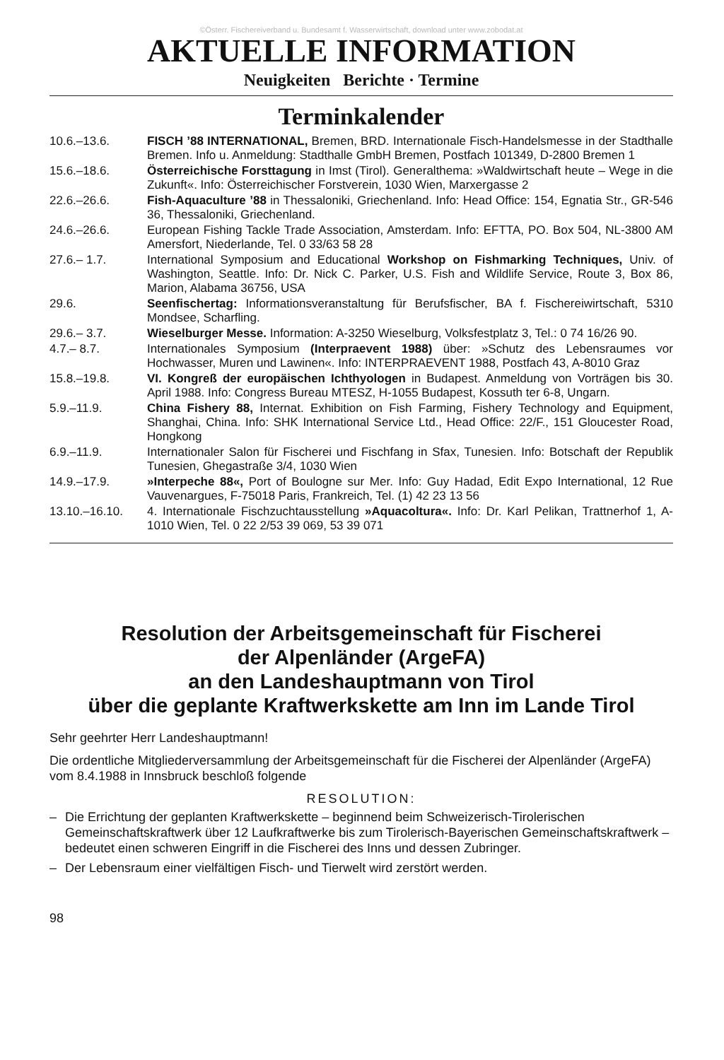©Österr. Fischereiverband u. Bundesamt f. Wasserwirtschaft, download unter www.zobodat.at
AKTUELLE INFORMATION
Neuigkeiten Berichte · Termine
Terminkalender
10.6.–13.6. FISCH ’88 INTERNATIONAL, Bremen, BRD. Internationale Fisch-Handelsmesse in der Stadthalle Bremen. Info u. Anmeldung: Stadthalle GmbH Bremen, Postfach 101349, D-2800 Bremen 1
15.6.–18.6. Österreichische Forsttagung in Imst (Tirol). Generalthema: »Waldwirtschaft heute – Wege in die Zukunft«. Info: Österreichischer Forstverein, 1030 Wien, Marxergasse 2
22.6.–26.6. Fish-Aquaculture ’88 in Thessaloniki, Griechenland. Info: Head Office: 154, Egnatia Str., GR-546 36, Thessaloniki, Griechenland.
24.6.–26.6. European Fishing Tackle Trade Association, Amsterdam. Info: EFTTA, PO. Box 504, NL-3800 AM Amersfort, Niederlande, Tel. 0 33/63 58 28
27.6.– 1.7. International Symposium and Educational Workshop on Fishmarking Techniques, Univ. of Washington, Seattle. Info: Dr. Nick C. Parker, U.S. Fish and Wildlife Service, Route 3, Box 86, Marion, Alabama 36756, USA
29.6. Seenfischertag: Informationsveranstaltung für Berufsfischer, BA f. Fischereiwirtschaft, 5310 Mondsee, Scharfling.
29.6.– 3.7. Wieselburger Messe. Information: A-3250 Wieselburg, Volksfestplatz 3, Tel.: 0 74 16/26 90.
4.7.– 8.7. Internationales Symposium (Interpraevent 1988) über: »Schutz des Lebensraumes vor Hochwasser, Muren und Lawinen«. Info: INTERPRAEVENT 1988, Postfach 43, A-8010 Graz
15.8.–19.8. VI. Kongreß der europäischen Ichthyologen in Budapest. Anmeldung von Vorträgen bis 30. April 1988. Info: Congress Bureau MTESZ, H-1055 Budapest, Kossuth ter 6-8, Ungarn.
5.9.–11.9. China Fishery 88, Internat. Exhibition on Fish Farming, Fishery Technology and Equipment, Shanghai, China. Info: SHK International Service Ltd., Head Office: 22/F., 151 Gloucester Road, Hongkong
6.9.–11.9. Internationaler Salon für Fischerei und Fischfang in Sfax, Tunesien. Info: Botschaft der Republik Tunesien, Ghegastraße 3/4, 1030 Wien
14.9.–17.9. »Interpeche 88«, Port of Boulogne sur Mer. Info: Guy Hadad, Edit Expo International, 12 Rue Vauvenargues, F-75018 Paris, Frankreich, Tel. (1) 42 23 13 56
13.10.–16.10. 4. Internationale Fischzuchtausstellung »Aquacoltura«. Info: Dr. Karl Pelikan, Trattnerhof 1, A-1010 Wien, Tel. 0 22 2/53 39 069, 53 39 071
Resolution der Arbeitsgemeinschaft für Fischerei
der Alpenländer (ArgeFA)
an den Landeshauptmann von Tirol
über die geplante Kraftwerkskette am Inn im Lande Tirol
Sehr geehrter Herr Landeshauptmann!
Die ordentliche Mitgliederversammlung der Arbeitsgemeinschaft für die Fischerei der Alpenländer (ArgeFA) vom 8.4.1988 in Innsbruck beschloß folgende
RESOLUTION:
– Die Errichtung der geplanten Kraftwerkskette – beginnend beim Schweizerisch-Tirolerischen Gemeinschaftskraftwerk über 12 Laufkraftwerke bis zum Tirolerisch-Bayerischen Gemeinschaftskraftwerk – bedeutet einen schweren Eingriff in die Fischerei des Inns und dessen Zubringer.
– Der Lebensraum einer vielfältigen Fisch- und Tierwelt wird zerstört werden.
98